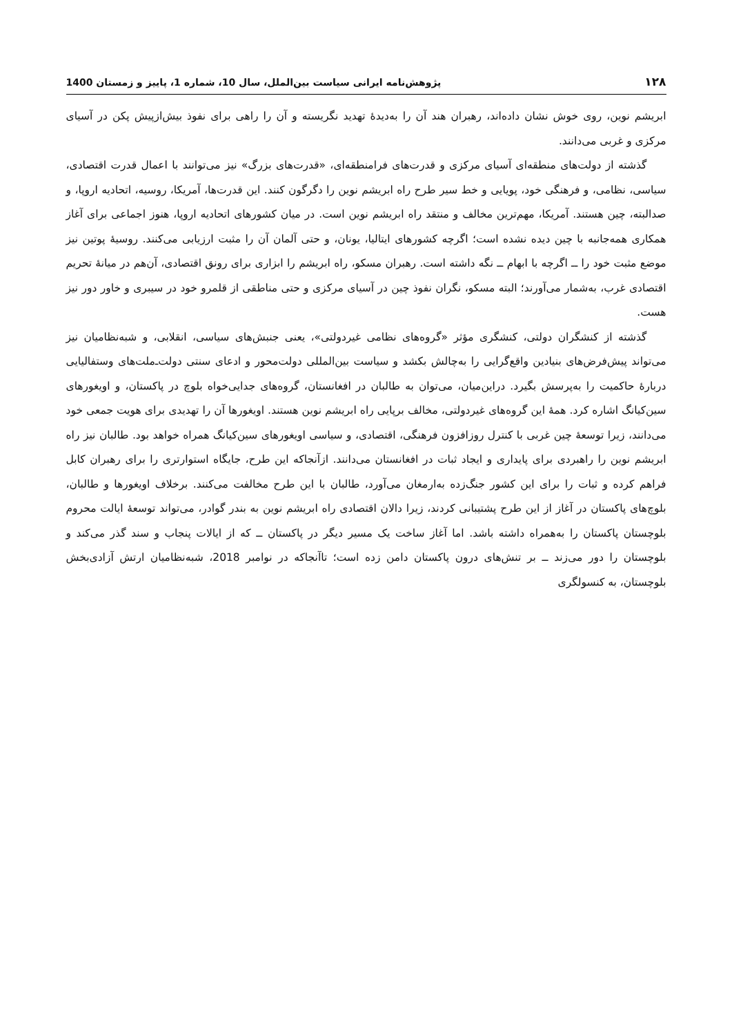۱۲۸ پژوهش‌نامه ایرانی سیاست بین‌الملل، سال 10، شماره 1، پاییز و زمستان 1400
ابریشم نوین، روی خوش نشان داده‌اند، رهبران هند آن را به‌دیدهٔ تهدید نگریسته و آن را راهی برای نفوذ بیش‌ازپیش پکن در آسیای مرکزی و غربی می‌دانند.
گذشته از دولت‌های منطقه‌ای آسیای مرکزی و قدرت‌های فرامنطقه‌ای، «قدرت‌های بزرگ» نیز می‌توانند با اعمال قدرت اقتصادی، سیاسی، نظامی، و فرهنگی خود، پویایی و خط سیر طرح راه ابریشم نوین را دگرگون کنند. این قدرت‌ها، آمریکا، روسیه، اتحادیه اروپا، و صدالبته، چین هستند. آمریکا، مهم‌ترین مخالف و منتقد راه ابریشم نوین است. در میان کشورهای اتحادیه اروپا، هنوز اجماعی برای آغاز همکاری همه‌جانبه با چین دیده نشده است؛ اگرچه کشورهای ایتالیا، یونان، و حتی آلمان آن را مثبت ارزیابی می‌کنند. روسیهٔ پوتین نیز موضع مثبت خود را ــ اگرچه با ابهام ــ نگه داشته است. رهبران مسکو، راه ابریشم را ابزاری برای رونق اقتصادی، آن‌هم در میانهٔ تحریم اقتصادی غرب، به‌شمار می‌آورند؛ البته مسکو، نگران نفوذ چین در آسیای مرکزی و حتی مناطقی از قلمرو خود در سیبری و خاور دور نیز هست.
گذشته از کنشگران دولتی، کنشگری مؤثر «گروه‌های نظامی غیردولتی»، یعنی جنبش‌های سیاسی، انقلابی، و شبه‌نظامیان نیز می‌تواند پیش‌فرض‌های بنیادین واقع‌گرایی را به‌چالش بکشد و سیاست بین‌المللی دولت‌محور و ادعای سنتی دولت‌ـ‌ملت‌های وستفالیایی دربارهٔ حاکمیت را به‌پرسش بگیرد. دراین‌میان، می‌توان به طالبان در افغانستان، گروه‌های جدایی‌خواه بلوچ در پاکستان، و اویغورهای سین‌کیانگ اشاره کرد. همهٔ این گروه‌های غیردولتی، مخالف برپایی راه ابریشم نوین هستند. اویغورها آن را تهدیدی برای هویت جمعی خود می‌دانند، زیرا توسعهٔ چین غربی با کنترل روزافزون فرهنگی، اقتصادی، و سیاسی اویغورهای سین‌کیانگ همراه خواهد بود. طالبان نیز راه ابریشم نوین را راهبردی برای پایداری و ایجاد ثبات در افغانستان می‌دانند. ازآنجاکه این طرح، جایگاه استوارتری را برای رهبران کابل فراهم کرده و ثبات را برای این کشور جنگ‌زده به‌ارمغان می‌آورد، طالبان با این طرح مخالفت می‌کنند. برخلاف اویغورها و طالبان، بلوچ‌های پاکستان در آغاز از این طرح پشتیبانی کردند، زیرا دالان اقتصادی راه ابریشم نوین به بندر گوادر، می‌تواند توسعهٔ ایالت محروم بلوچستان پاکستان را به‌همراه داشته باشد. اما آغاز ساخت یک مسیر دیگر در پاکستان ــ که از ایالات پنجاب و سند گذر می‌کند و بلوچستان را دور می‌زند ــ بر تنش‌های درون پاکستان دامن زده است؛ تاآنجاکه در نوامبر 2018، شبه‌نظامیان ارتش آزادی‌بخش بلوچستان، به کنسولگری